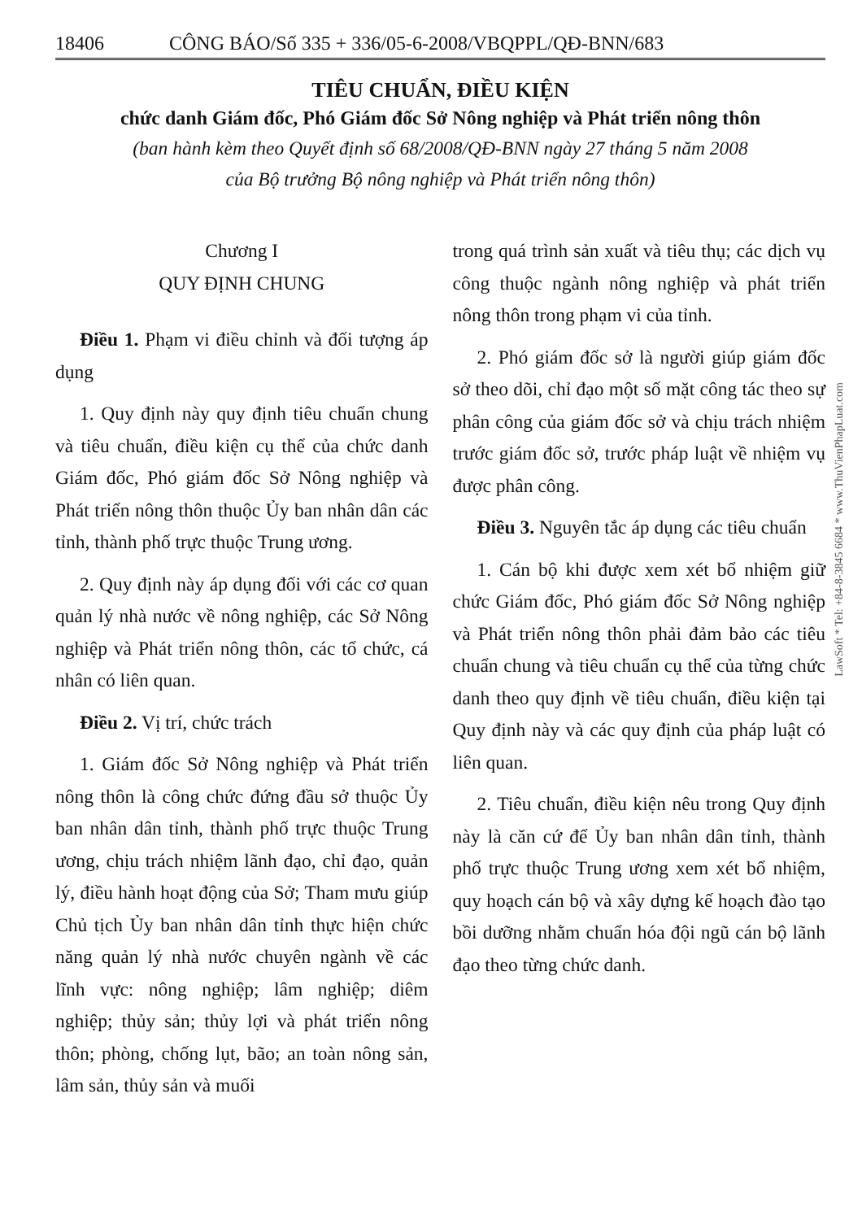18406 CÔNG BÁO/Số 335 + 336/05-6-2008/VBQPPL/QĐ-BNN/683
TIÊU CHUẨN, ĐIỀU KIỆN
chức danh Giám đốc, Phó Giám đốc Sở Nông nghiệp và Phát triển nông thôn
(ban hành kèm theo Quyết định số 68/2008/QĐ-BNN ngày 27 tháng 5 năm 2008
của Bộ trưởng Bộ nông nghiệp và Phát triển nông thôn)
Chương I
QUY ĐỊNH CHUNG
Điều 1. Phạm vi điều chỉnh và đối tượng áp dụng
1. Quy định này quy định tiêu chuẩn chung và tiêu chuẩn, điều kiện cụ thể của chức danh Giám đốc, Phó giám đốc Sở Nông nghiệp và Phát triển nông thôn thuộc Ủy ban nhân dân các tỉnh, thành phố trực thuộc Trung ương.
2. Quy định này áp dụng đối với các cơ quan quản lý nhà nước về nông nghiệp, các Sở Nông nghiệp và Phát triển nông thôn, các tổ chức, cá nhân có liên quan.
Điều 2. Vị trí, chức trách
1. Giám đốc Sở Nông nghiệp và Phát triển nông thôn là công chức đứng đầu sở thuộc Ủy ban nhân dân tỉnh, thành phố trực thuộc Trung ương, chịu trách nhiệm lãnh đạo, chỉ đạo, quản lý, điều hành hoạt động của Sở; Tham mưu giúp Chủ tịch Ủy ban nhân dân tỉnh thực hiện chức năng quản lý nhà nước chuyên ngành về các lĩnh vực: nông nghiệp; lâm nghiệp; diêm nghiệp; thủy sản; thủy lợi và phát triển nông thôn; phòng, chống lụt, bão; an toàn nông sản, lâm sản, thủy sản và muối
trong quá trình sản xuất và tiêu thụ; các dịch vụ công thuộc ngành nông nghiệp và phát triển nông thôn trong phạm vi của tỉnh.
2. Phó giám đốc sở là người giúp giám đốc sở theo dõi, chỉ đạo một số mặt công tác theo sự phân công của giám đốc sở và chịu trách nhiệm trước giám đốc sở, trước pháp luật về nhiệm vụ được phân công.
Điều 3. Nguyên tắc áp dụng các tiêu chuẩn
1. Cán bộ khi được xem xét bổ nhiệm giữ chức Giám đốc, Phó giám đốc Sở Nông nghiệp và Phát triển nông thôn phải đảm bảo các tiêu chuẩn chung và tiêu chuẩn cụ thể của từng chức danh theo quy định về tiêu chuẩn, điều kiện tại Quy định này và các quy định của pháp luật có liên quan.
2. Tiêu chuẩn, điều kiện nêu trong Quy định này là căn cứ để Ủy ban nhân dân tỉnh, thành phố trực thuộc Trung ương xem xét bổ nhiệm, quy hoạch cán bộ và xây dựng kế hoạch đào tạo bồi dưỡng nhằm chuẩn hóa đội ngũ cán bộ lãnh đạo theo từng chức danh.
LawSoft * Tel: +84-8-3845 6684 * www.ThuVienPhapLuat.com